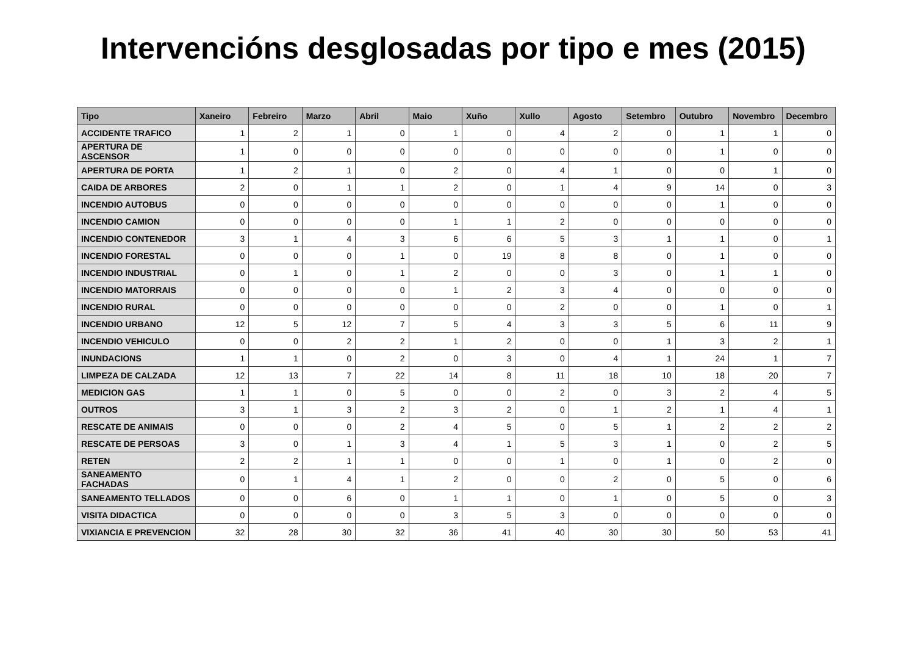Intervencións desglosadas por tipo e mes (2015)
| Tipo | Xaneiro | Febreiro | Marzo | Abril | Maio | Xuño | Xullo | Agosto | Setembro | Outubro | Novembro | Decembro |
| --- | --- | --- | --- | --- | --- | --- | --- | --- | --- | --- | --- | --- |
| ACCIDENTE TRAFICO | 1 | 2 | 1 | 0 | 1 | 0 | 4 | 2 | 0 | 1 | 1 | 0 |
| APERTURA DE ASCENSOR | 1 | 0 | 0 | 0 | 0 | 0 | 0 | 0 | 0 | 1 | 0 | 0 |
| APERTURA DE PORTA | 1 | 2 | 1 | 0 | 2 | 0 | 4 | 1 | 0 | 0 | 1 | 0 |
| CAIDA DE ARBORES | 2 | 0 | 1 | 1 | 2 | 0 | 1 | 4 | 9 | 14 | 0 | 3 |
| INCENDIO AUTOBUS | 0 | 0 | 0 | 0 | 0 | 0 | 0 | 0 | 0 | 1 | 0 | 0 |
| INCENDIO CAMION | 0 | 0 | 0 | 0 | 1 | 1 | 2 | 0 | 0 | 0 | 0 | 0 |
| INCENDIO CONTENEDOR | 3 | 1 | 4 | 3 | 6 | 6 | 5 | 3 | 1 | 1 | 0 | 1 |
| INCENDIO FORESTAL | 0 | 0 | 0 | 1 | 0 | 19 | 8 | 8 | 0 | 1 | 0 | 0 |
| INCENDIO INDUSTRIAL | 0 | 1 | 0 | 1 | 2 | 0 | 0 | 3 | 0 | 1 | 1 | 0 |
| INCENDIO MATORRAIS | 0 | 0 | 0 | 0 | 1 | 2 | 3 | 4 | 0 | 0 | 0 | 0 |
| INCENDIO RURAL | 0 | 0 | 0 | 0 | 0 | 0 | 2 | 0 | 0 | 1 | 0 | 1 |
| INCENDIO URBANO | 12 | 5 | 12 | 7 | 5 | 4 | 3 | 3 | 5 | 6 | 11 | 9 |
| INCENDIO VEHICULO | 0 | 0 | 2 | 2 | 1 | 2 | 0 | 0 | 1 | 3 | 2 | 1 |
| INUNDACIONS | 1 | 1 | 0 | 2 | 0 | 3 | 0 | 4 | 1 | 24 | 1 | 7 |
| LIMPEZA DE CALZADA | 12 | 13 | 7 | 22 | 14 | 8 | 11 | 18 | 10 | 18 | 20 | 7 |
| MEDICION GAS | 1 | 1 | 0 | 5 | 0 | 0 | 2 | 0 | 3 | 2 | 4 | 5 |
| OUTROS | 3 | 1 | 3 | 2 | 3 | 2 | 0 | 1 | 2 | 1 | 4 | 1 |
| RESCATE DE ANIMAIS | 0 | 0 | 0 | 2 | 4 | 5 | 0 | 5 | 1 | 2 | 2 | 2 |
| RESCATE DE PERSOAS | 3 | 0 | 1 | 3 | 4 | 1 | 5 | 3 | 1 | 0 | 2 | 5 |
| RETEN | 2 | 2 | 1 | 1 | 0 | 0 | 1 | 0 | 1 | 0 | 2 | 0 |
| SANEAMENTO FACHADAS | 0 | 1 | 4 | 1 | 2 | 0 | 0 | 2 | 0 | 5 | 0 | 6 |
| SANEAMENTO TELLADOS | 0 | 0 | 6 | 0 | 1 | 1 | 0 | 1 | 0 | 5 | 0 | 3 |
| VISITA DIDACTICA | 0 | 0 | 0 | 0 | 3 | 5 | 3 | 0 | 0 | 0 | 0 | 0 |
| VIXIANCIA E PREVENCION | 32 | 28 | 30 | 32 | 36 | 41 | 40 | 30 | 30 | 50 | 53 | 41 |